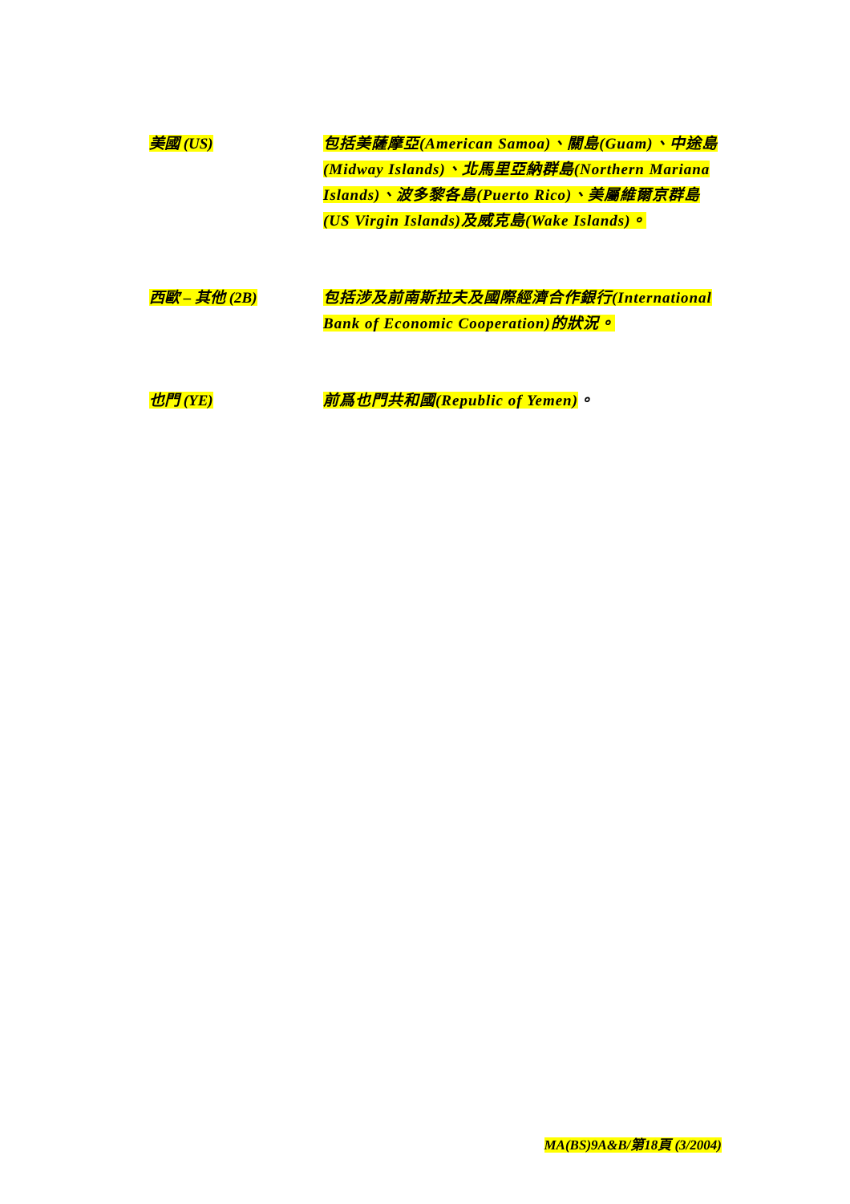美國 (US)
包括美薩摩亞(American Samoa)、關島(Guam)、中途島(Midway Islands)、北馬里亞納群島(Northern Mariana Islands)、波多黎各島(Puerto Rico)、美屬維爾京群島(US Virgin Islands)及威克島(Wake Islands)。
西歐 – 其他 (2B)
包括涉及前南斯拉夫及國際經濟合作銀行(International Bank of Economic Cooperation)的狀況。
也門 (YE)
前爲也門共和國(Republic of Yemen)。
MA(BS)9A&B/第18頁 (3/2004)